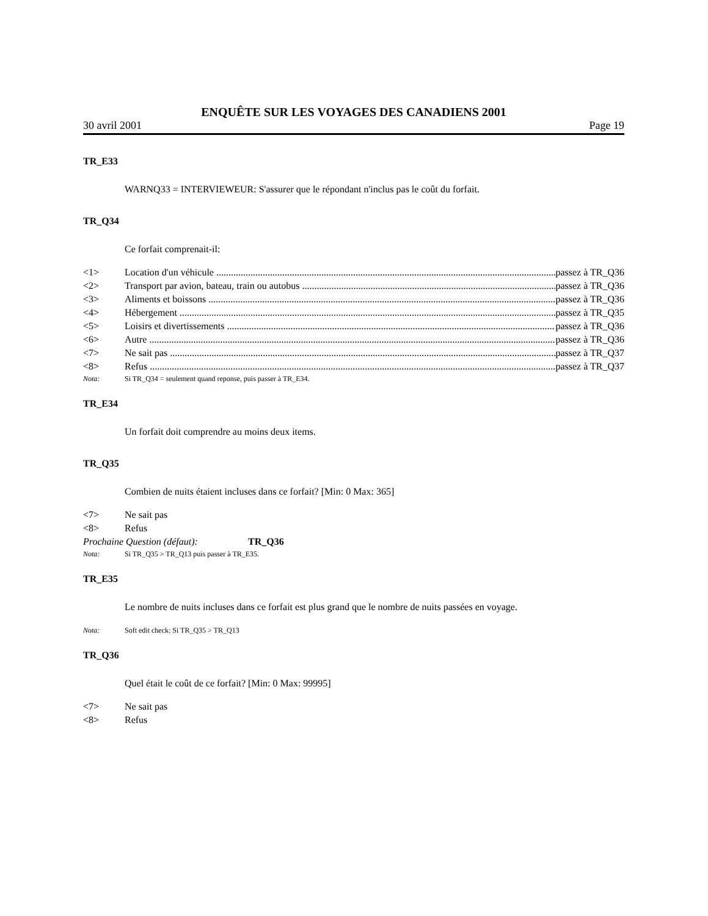ENQUÊTE SUR LES VOYAGES DES CANADIENS 2001
30 avril 2001 Page 19
TR_E33
WARNQ33 = INTERVIEWEUR: S'assurer que le répondant n'inclus pas le coût du forfait.
TR_Q34
Ce forfait comprenait-il:
<1> Location d'un véhicule passez à TR_Q36
<2> Transport par avion, bateau, train ou autobus passez à TR_Q36
<3> Aliments et boissons passez à TR_Q36
<4> Hébergement passez à TR_Q35
<5> Loisirs et divertissements passez à TR_Q36
<6> Autre passez à TR_Q36
<7> Ne sait pas passez à TR_Q37
<8> Refus passez à TR_Q37
Nota: Si TR_Q34 = seulement quand reponse, puis passer à TR_E34.
TR_E34
Un forfait doit comprendre au moins deux items.
TR_Q35
Combien de nuits étaient incluses dans ce forfait? [Min: 0 Max: 365]
<7> Ne sait pas
<8> Refus
Prochaine Question (défaut): TR_Q36
Nota: Si TR_Q35 > TR_Q13 puis passer à TR_E35.
TR_E35
Le nombre de nuits incluses dans ce forfait est plus grand que le nombre de nuits passées en voyage.
Nota: Soft edit check: Si TR_Q35 > TR_Q13
TR_Q36
Quel était le coût de ce forfait? [Min: 0 Max: 99995]
<7> Ne sait pas
<8> Refus